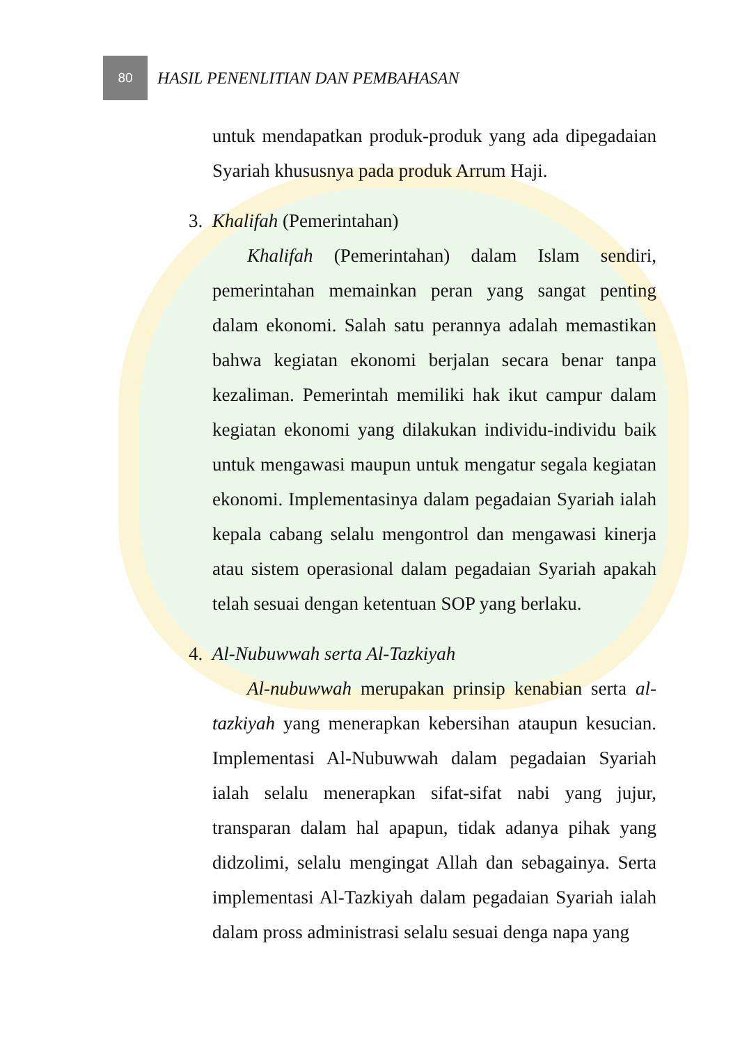80
HASIL PENENLITIAN DAN PEMBAHASAN
untuk mendapatkan produk-produk yang ada dipegadaian Syariah khususnya pada produk Arrum Haji.
3. Khalifah (Pemerintahan)
Khalifah (Pemerintahan) dalam Islam sendiri, pemerintahan memainkan peran yang sangat penting dalam ekonomi. Salah satu perannya adalah memastikan bahwa kegiatan ekonomi berjalan secara benar tanpa kezaliman. Pemerintah memiliki hak ikut campur dalam kegiatan ekonomi yang dilakukan individu-individu baik untuk mengawasi maupun untuk mengatur segala kegiatan ekonomi. Implementasinya dalam pegadaian Syariah ialah kepala cabang selalu mengontrol dan mengawasi kinerja atau sistem operasional dalam pegadaian Syariah apakah telah sesuai dengan ketentuan SOP yang berlaku.
4. Al-Nubuwwah serta Al-Tazkiyah
Al-nubuwwah merupakan prinsip kenabian serta al-tazkiyah yang menerapkan kebersihan ataupun kesucian. Implementasi Al-Nubuwwah dalam pegadaian Syariah ialah selalu menerapkan sifat-sifat nabi yang jujur, transparan dalam hal apapun, tidak adanya pihak yang didzolimi, selalu mengingat Allah dan sebagainya. Serta implementasi Al-Tazkiyah dalam pegadaian Syariah ialah dalam pross administrasi selalu sesuai denga napa yang